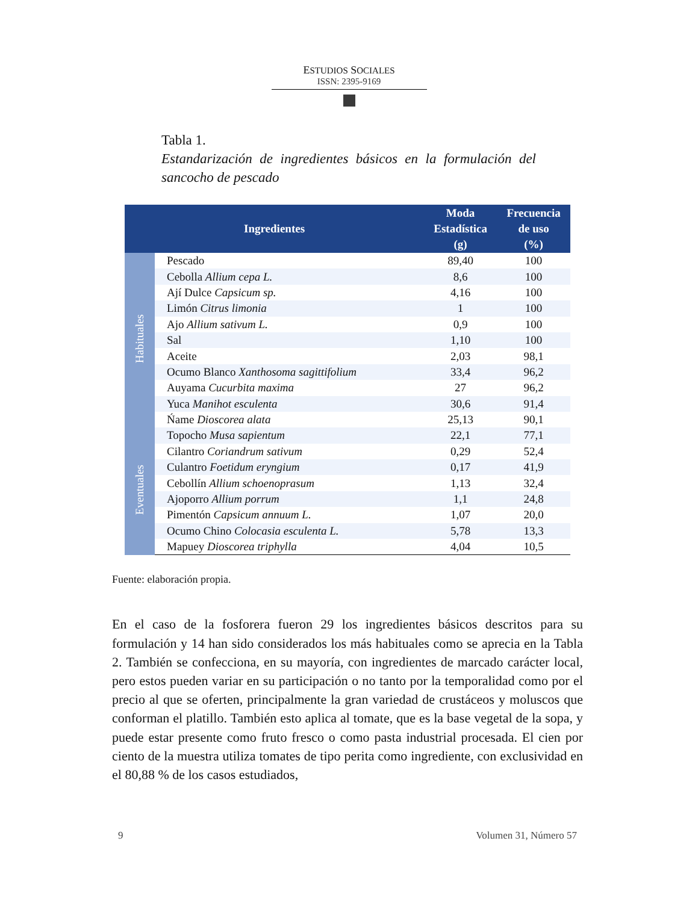ESTUDIOS SOCIALES
ISSN: 2395-9169
Tabla 1.
Estandarización de ingredientes básicos en la formulación del sancocho de pescado
| Ingredientes | | Moda Estadística (g) | Frecuencia de uso (%) |
| --- | --- | --- | --- |
| Habituales | Pescado | 89,40 | 100 |
| | Cebolla Allium cepa L. | 8,6 | 100 |
| | Ají Dulce Capsicum sp. | 4,16 | 100 |
| | Limón Citrus limonia | 1 | 100 |
| | Ajo Allium sativum L. | 0,9 | 100 |
| | Sal | 1,10 | 100 |
| | Aceite | 2,03 | 98,1 |
| | Ocumo Blanco Xanthosoma sagittifolium | 33,4 | 96,2 |
| | Auyama Cucurbita maxima | 27 | 96,2 |
| | Yuca Manihot esculenta | 30,6 | 91,4 |
| | Ńame Dioscorea alata | 25,13 | 90,1 |
| Eventuales | Topocho Musa sapientum | 22,1 | 77,1 |
| | Cilantro Coriandrum sativum | 0,29 | 52,4 |
| | Culantro Foetidum eryngium | 0,17 | 41,9 |
| | Cebollín Allium schoenoprasum | 1,13 | 32,4 |
| | Ajoporro Allium porrum | 1,1 | 24,8 |
| | Pimentón Capsicum annuum L. | 1,07 | 20,0 |
| | Ocumo Chino Colocasia esculenta L. | 5,78 | 13,3 |
| | Mapuey Dioscorea triphylla | 4,04 | 10,5 |
Fuente: elaboración propia.
En el caso de la fosforera fueron 29 los ingredientes básicos descritos para su formulación y 14 han sido considerados los más habituales como se aprecia en la Tabla 2. También se confecciona, en su mayoría, con ingredientes de marcado carácter local, pero estos pueden variar en su participación o no tanto por la temporalidad como por el precio al que se oferten, principalmente la gran variedad de crustáceos y moluscos que conforman el platillo. También esto aplica al tomate, que es la base vegetal de la sopa, y puede estar presente como fruto fresco o como pasta industrial procesada. El cien por ciento de la muestra utiliza tomates de tipo perita como ingrediente, con exclusividad en el 80,88 % de los casos estudiados,
9 Volumen 31, Número 57